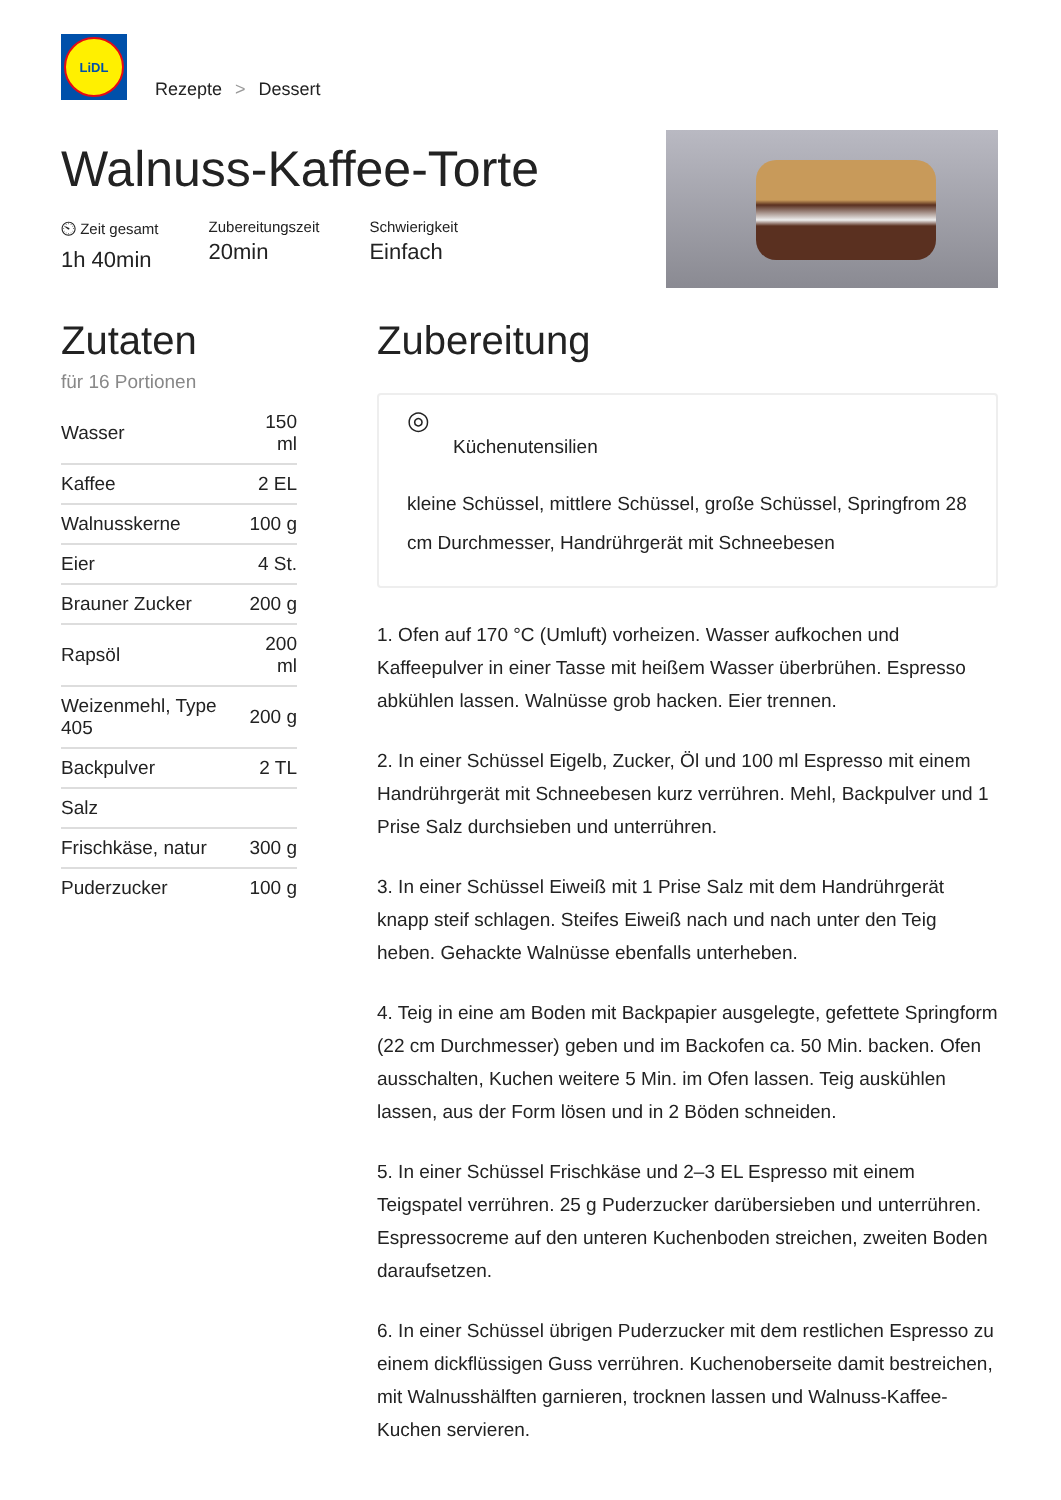LiDL
Rezepte > Dessert
Walnuss-Kaffee-Torte
⏲ Zeit gesamt
1h 40min
Zubereitungszeit
20min
Schwierigkeit
Einfach
Zutaten
für 16 Portionen
| Wasser | 150 ml |
| Kaffee | 2 EL |
| Walnusskerne | 100 g |
| Eier | 4 St. |
| Brauner Zucker | 200 g |
| Rapsöl | 200 ml |
| Weizenmehl, Type 405 | 200 g |
| Backpulver | 2 TL |
| Salz | |
| Frischkäse, natur | 300 g |
| Puderzucker | 100 g |
Zubereitung
◎
Küchenutensilien
kleine Schüssel, mittlere Schüssel, große Schüssel, Springfrom 28 cm Durchmesser, Handrührgerät mit Schneebesen
1. Ofen auf 170 °C (Umluft) vorheizen. Wasser aufkochen und Kaffeepulver in einer Tasse mit heißem Wasser überbrühen. Espresso abkühlen lassen. Walnüsse grob hacken. Eier trennen.
2. In einer Schüssel Eigelb, Zucker, Öl und 100 ml Espresso mit einem Handrührgerät mit Schneebesen kurz verrühren. Mehl, Backpulver und 1 Prise Salz durchsieben und unterrühren.
3. In einer Schüssel Eiweiß mit 1 Prise Salz mit dem Handrührgerät knapp steif schlagen. Steifes Eiweiß nach und nach unter den Teig heben. Gehackte Walnüsse ebenfalls unterheben.
4. Teig in eine am Boden mit Backpapier ausgelegte, gefettete Springform (22 cm Durchmesser) geben und im Backofen ca. 50 Min. backen. Ofen ausschalten, Kuchen weitere 5 Min. im Ofen lassen. Teig auskühlen lassen, aus der Form lösen und in 2 Böden schneiden.
5. In einer Schüssel Frischkäse und 2–3 EL Espresso mit einem Teigspatel verrühren. 25 g Puderzucker darübersieben und unterrühren. Espressocreme auf den unteren Kuchenboden streichen, zweiten Boden daraufsetzen.
6. In einer Schüssel übrigen Puderzucker mit dem restlichen Espresso zu einem dickflüssigen Guss verrühren. Kuchenoberseite damit bestreichen, mit Walnusshälften garnieren, trocknen lassen und Walnuss-Kaffee-Kuchen servieren.